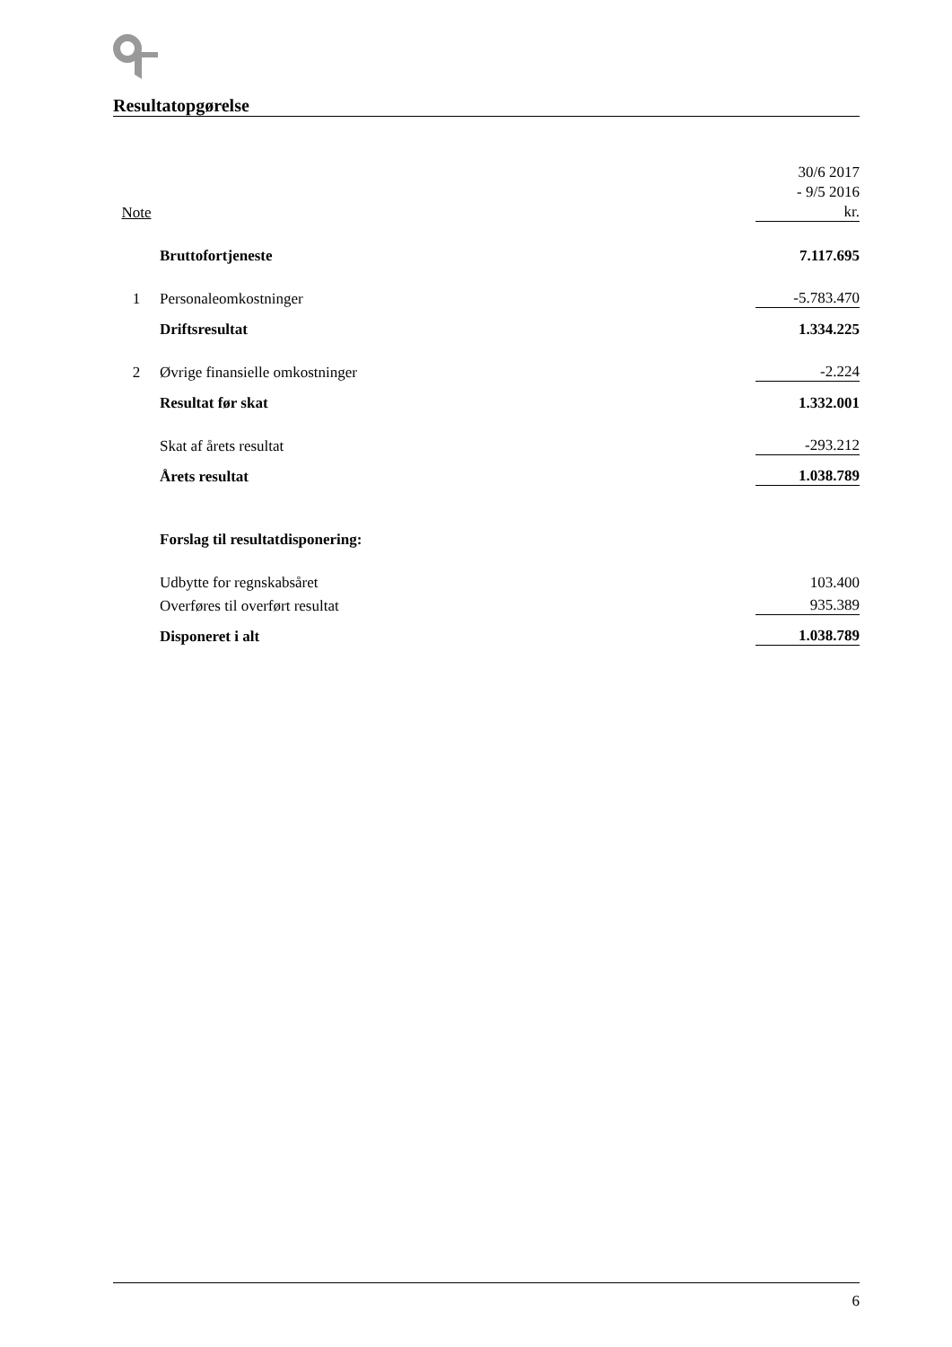Resultatopgørelse
| | | 30/6 2017 |
| | | - 9/5 2016 |
| Note | | kr. |
| | Bruttofortjeneste | 7.117.695 |
| 1 | Personaleomkostninger | -5.783.470 |
| | Driftsresultat | 1.334.225 |
| 2 | Øvrige finansielle omkostninger | -2.224 |
| | Resultat før skat | 1.332.001 |
| | Skat af årets resultat | -293.212 |
| | Årets resultat | 1.038.789 |
| | Forslag til resultatdisponering: | |
| | Udbytte for regnskabsåret | 103.400 |
| | Overføres til overført resultat | 935.389 |
| | Disponeret i alt | 1.038.789 |
6